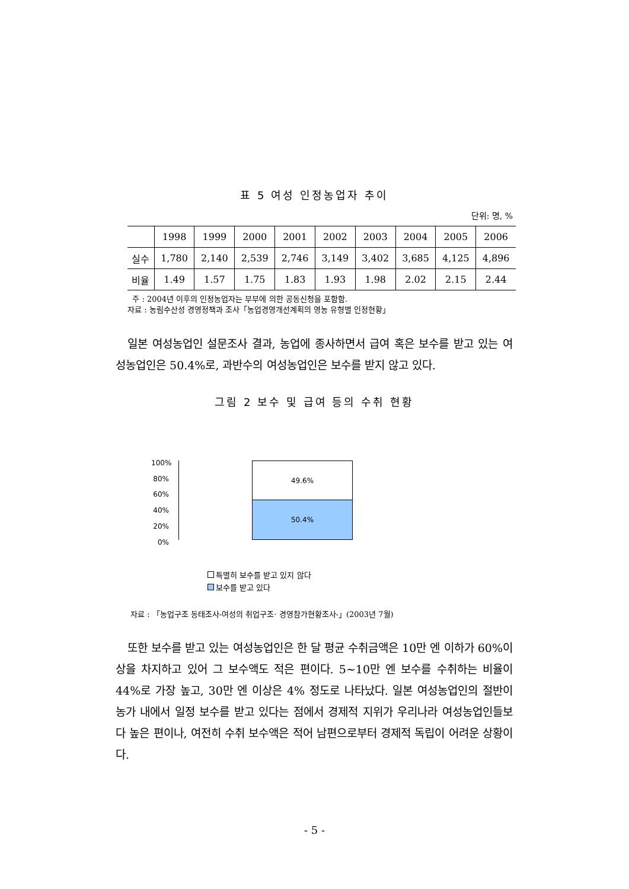표 5 여성 인정농업자 추이
단위: 명, %
| | 1998 | 1999 | 2000 | 2001 | 2002 | 2003 | 2004 | 2005 | 2006 |
| --- | --- | --- | --- | --- | --- | --- | --- | --- | --- |
| 실수 | 1,780 | 2,140 | 2,539 | 2,746 | 3,149 | 3,402 | 3,685 | 4,125 | 4,896 |
| 비율 | 1.49 | 1.57 | 1.75 | 1.83 | 1.93 | 1.98 | 2.02 | 2.15 | 2.44 |
주 : 2004년 이후의 인정농업자는 부부에 의한 공동신청을 포함함.
자료 : 농림수산성 경영정책과 조사「농업경영개선계획의 영농 유형별 인정현황」
일본 여성농업인 설문조사 결과, 농업에 종사하면서 급여 혹은 보수를 받고 있는 여성농업인은 50.4%로, 과반수의 여성농업인은 보수를 받지 않고 있다.
그림 2 보수 및 급여 등의 수취 현황
100%
80%
60%
40%
20%
0%
49.6%
50.4%
특별히 보수를 받고 있지 않다
보수를 받고 있다
자료 : 「농업구조 동태조사-여성의 취업구조· 경영참가현황조사-」(2003년 7월)
또한 보수를 받고 있는 여성농업인은 한 달 평균 수취금액은 10만 엔 이하가 60%이상을 차지하고 있어 그 보수액도 적은 편이다. 5~10만 엔 보수를 수취하는 비율이 44%로 가장 높고, 30만 엔 이상은 4% 정도로 나타났다. 일본 여성농업인의 절반이 농가 내에서 일정 보수를 받고 있다는 점에서 경제적 지위가 우리나라 여성농업인들보다 높은 편이나, 여전히 수취 보수액은 적어 남편으로부터 경제적 독립이 어려운 상황이다.
- 5 -